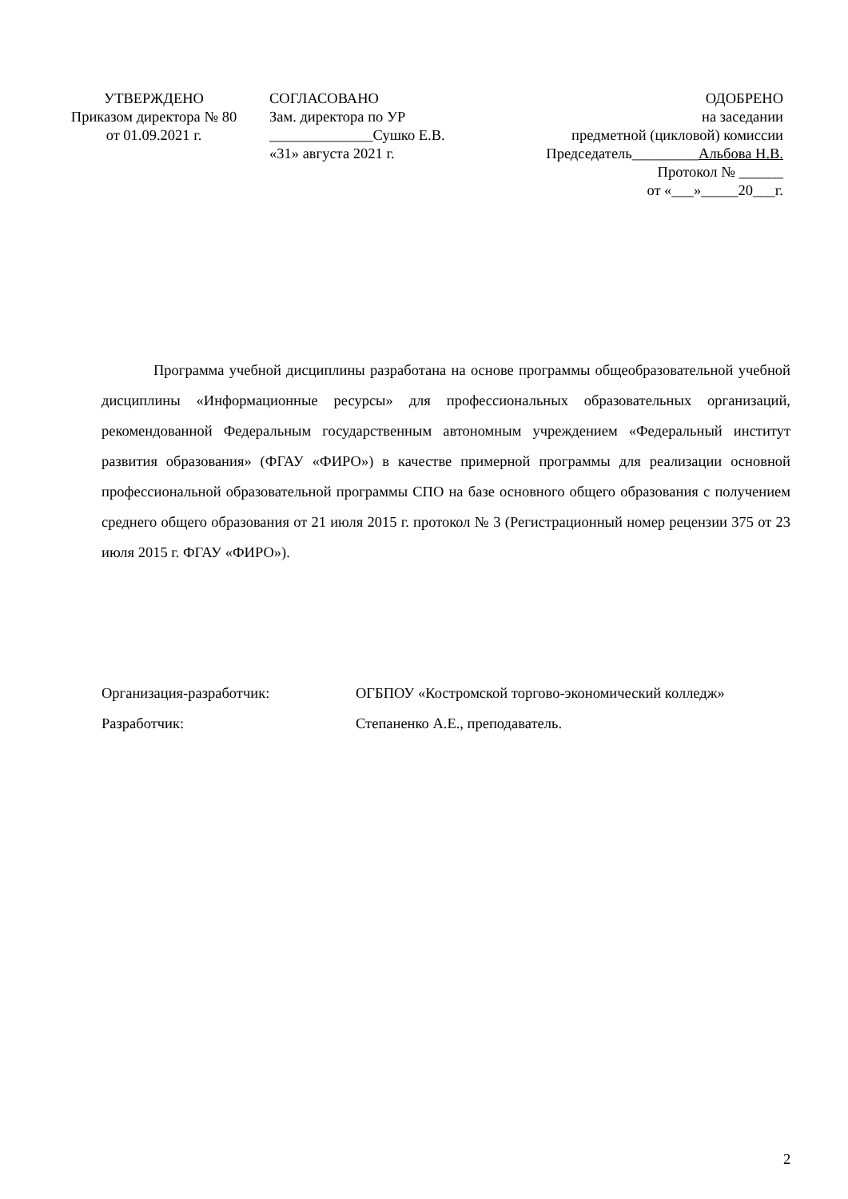УТВЕРЖДЕНО
Приказом директора № 80
от 01.09.2021 г.
СОГЛАСОВАНО
Зам. директора по УР
______________Сушко Е.В.
«31» августа 2021 г.
ОДОБРЕНО
на заседании
предметной (цикловой) комиссии
Председатель_________Альбова Н.В.
Протокол № ______
от «___»_____20___г.
Программа учебной дисциплины разработана на основе программы общеобразовательной учебной дисциплины «Информационные ресурсы» для профессиональных образовательных организаций, рекомендованной Федеральным государственным автономным учреждением «Федеральный институт развития образования» (ФГАУ «ФИРО») в качестве примерной программы для реализации основной профессиональной образовательной программы СПО на базе основного общего образования с получением среднего общего образования от 21 июля 2015 г. протокол № 3 (Регистрационный номер рецензии 375 от 23 июля 2015 г. ФГАУ «ФИРО»).
Организация-разработчик: ОГБПОУ «Костромской торгово-экономический колледж»
Разработчик: Степаненко А.Е., преподаватель.
2